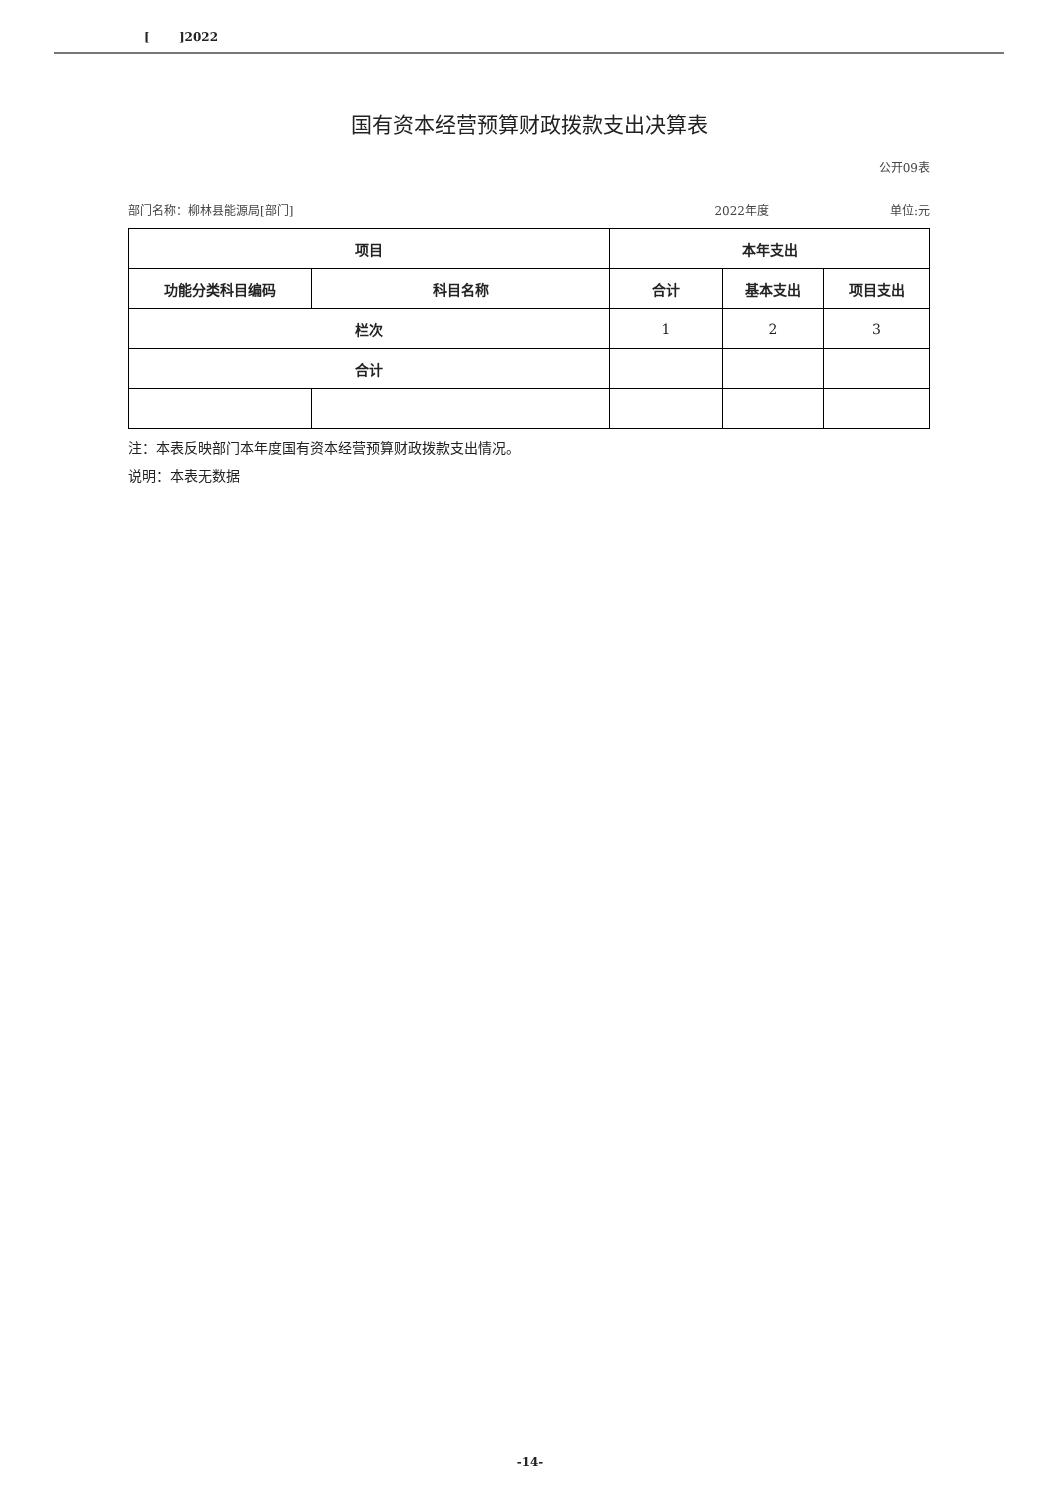[ ]2022
国有资本经营预算财政拨款支出决算表
公开09表
部门名称：柳林县能源局[部门] 2022年度 单位:元
| 项目 | | 本年支出 | | |
| --- | --- | --- | --- | --- |
| 功能分类科目编码 | 科目名称 | 合计 | 基本支出 | 项目支出 |
| 栏次 | | 1 | 2 | 3 |
| 合计 | | | | |
注：本表反映部门本年度国有资本经营预算财政拨款支出情况。
说明：本表无数据
-14-